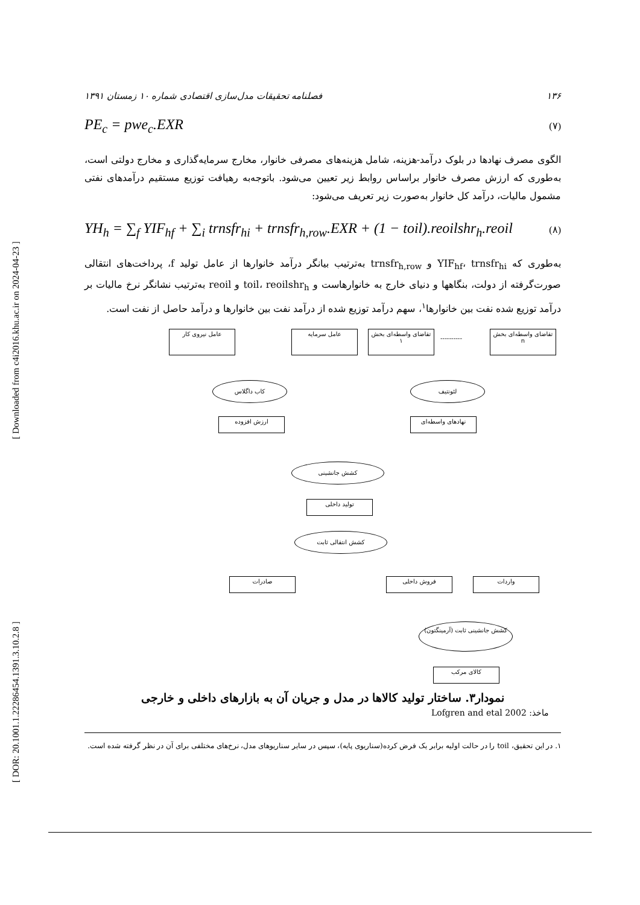[ Downloaded from c4i2016.khu.ac.ir on 2024-04-23 ]
[ DOR: 20.1001.1.22286454.1391.3.10.2.8 ]
فصلنامه تحقیقات مدل‌سازی اقتصادی شماره ۱۰ زمستان ۱۳۹۱ ۱۳۶
PE<sub>c</sub> = pwe<sub>c</sub>.EXR (۷)
الگوی مصرف نهادها در بلوک درآمد-هزینه، شامل هزینه‌های مصرفی خانوار، مخارج سرمایه‌گذاری و مخارج دولتی است، به‌طوری که ارزش مصرف خانوار براساس روابط زیر تعیین می‌شود. باتوجه‌به رهیافت توزیع مستقیم درآمدهای نفتی مشمول مالیات، درآمد کل خانوار به‌صورت زیر تعریف می‌شود:
YH<sub>h</sub> = ∑<sub>f</sub> YIF<sub>hf</sub> + ∑<sub>i</sub> trnsfr<sub>hi</sub> + trnsfr<sub>h,row</sub>.EXR + (1 − toil).reoilshr<sub>h</sub>.reoil (۸)
به‌طوری که YIF<sub>hf</sub>، trnsfr<sub>hi</sub> و trnsfr<sub>h,row</sub> به‌ترتیب بیانگر درآمد خانوارها از عامل تولید f، پرداخت‌های انتقالی صورت‌گرفته از دولت، بنگاهها و دنیای خارج به خانوارهاست و toil، reoilshr<sub>h</sub> و reoil به‌ترتیب نشانگر نرخ مالیات بر درآمد توزیع شده نفت بین خانوارها<sup>۱</sup>، سهم درآمد توزیع شده از درآمد نفت بین خانوارها و درآمد حاصل از نفت است.
عامل نیروی کار عامل سرمایه
تقاضای واسطه‌ای بخش ۱
----------
تقاضای واسطه‌ای بخش n
کاب داگلاس لئونتیف
ارزش افزوده نهادهای واسطه‌ای
کشش جانشینی
تولید داخلی
کشش انتقالی ثابت
صادرات فروش داخلی واردات
کشش جانشینی ثابت (آرمینگتون)
کالای مرکب
نمودار۳. ساختار تولید کالاها در مدل و جریان آن به بازارهای داخلی و خارجی
ماخذ: Lofgren and etal 2002
۱. در این تحقیق، toil را در حالت اولیه برابر یک فرض کرده(سناریوی پایه)، سپس در سایر سناریوهای مدل، نرخ‌های مختلفی برای آن در نظر گرفته شده است.